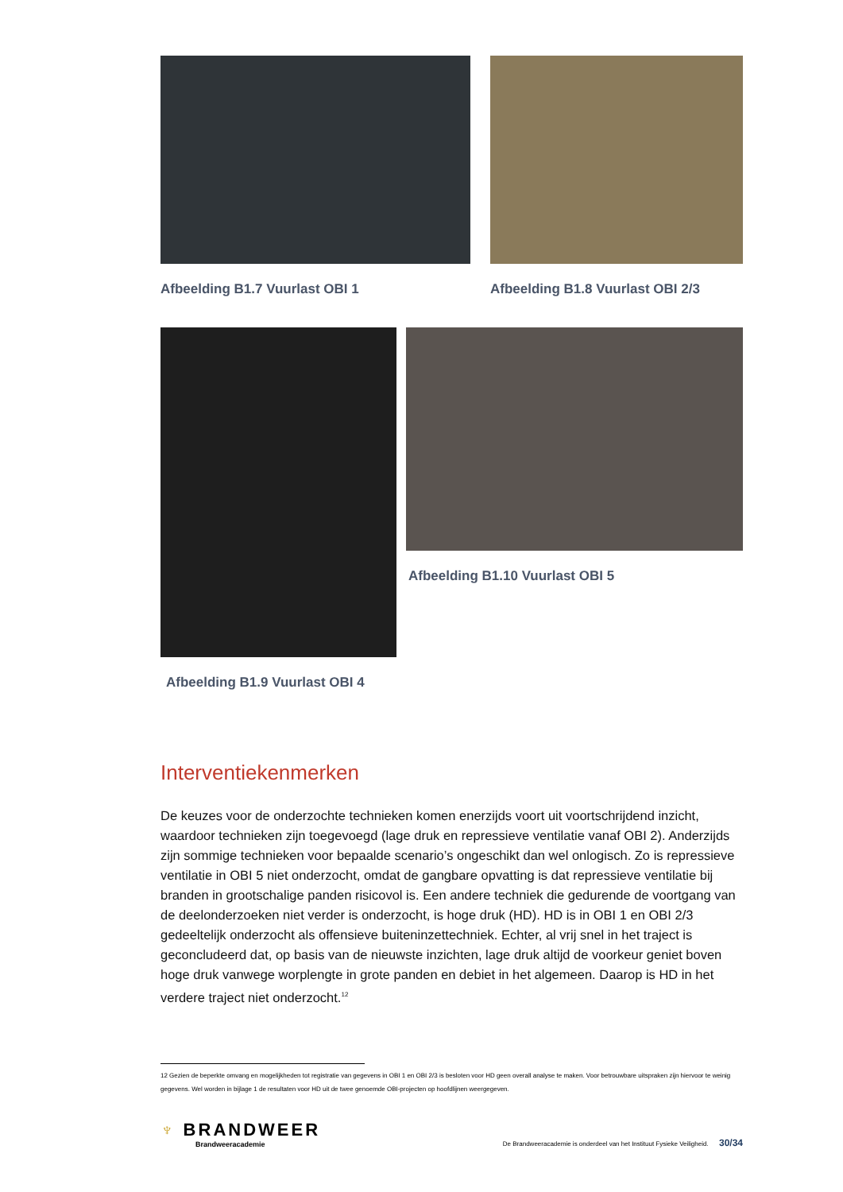Afbeelding B1.7 Vuurlast OBI 1 Afbeelding B1.8 Vuurlast OBI 2/3
Afbeelding B1.9 Vuurlast OBI 4 Afbeelding B1.10 Vuurlast OBI 5
Interventiekenmerken
De keuzes voor de onderzochte technieken komen enerzijds voort uit voortschrijdend inzicht, waardoor technieken zijn toegevoegd (lage druk en repressieve ventilatie vanaf OBI 2). Anderzijds zijn sommige technieken voor bepaalde scenario’s ongeschikt dan wel onlogisch. Zo is repressieve ventilatie in OBI 5 niet onderzocht, omdat de gangbare opvatting is dat repressieve ventilatie bij branden in grootschalige panden risicovol is. Een andere techniek die gedurende de voortgang van de deelonderzoeken niet verder is onderzocht, is hoge druk (HD). HD is in OBI 1 en OBI 2/3 gedeeltelijk onderzocht als offensieve buiteninzettechniek. Echter, al vrij snel in het traject is geconcludeerd dat, op basis van de nieuwste inzichten, lage druk altijd de voorkeur geniet boven hoge druk vanwege worplengte in grote panden en debiet in het algemeen. Daarop is HD in het verdere traject niet onderzocht.<sup>12</sup>
12 Gezien de beperkte omvang en mogelijkheden tot registratie van gegevens in OBI 1 en OBI 2/3 is besloten voor HD geen overall analyse te maken. Voor betrouwbare uitspraken zijn hiervoor te weinig gegevens. Wel worden in bijlage 1 de resultaten voor HD uit de twee genoemde OBI-projecten op hoofdlijnen weergegeven.
♆ BRANDWEER
Brandweeracademie
De Brandweeracademie is onderdeel van het Instituut Fysieke Veiligheid. 30/34